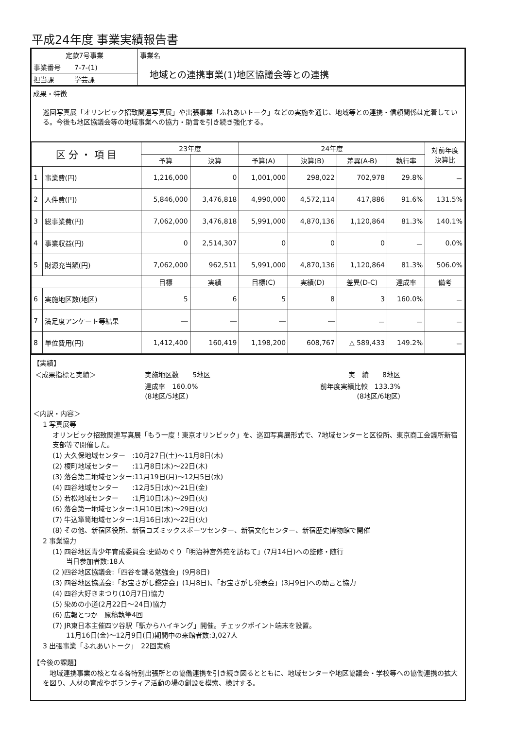平成24年度 事業実績報告書
| 定款7号事業 | 事業名 地域との連携事業(1)地区協議会等との連携 |
| 事業番号 7-7-(1) | |
| 担当課 学芸課 | |
成果・特徴
巡回写真展「オリンピック招致関連写真展」や出張事業「ふれあいトーク」などの実施を通じ、地域等との連携・信頼関係は定着している。今後も地区協議会等の地域事業への協力・助言を引き続き強化する。
| 区 分 ・ 項 目 | | 23年度 | | 24年度 | | | | 対前年度 決算比 |
| --- | --- | --- | --- | --- | --- | --- | --- | --- |
| | | 予算 | 決算 | 予算(A) | 決算(B) | 差異(A-B) | 執行率 | |
| 1 | 事業費(円) | 1,216,000 | 0 | 1,001,000 | 298,022 | 702,978 | 29.8% | － |
| 2 | 人件費(円) | 5,846,000 | 3,476,818 | 4,990,000 | 4,572,114 | 417,886 | 91.6% | 131.5% |
| 3 | 総事業費(円) | 7,062,000 | 3,476,818 | 5,991,000 | 4,870,136 | 1,120,864 | 81.3% | 140.1% |
| 4 | 事業収益(円) | 0 | 2,514,307 | 0 | 0 | 0 | － | 0.0% |
| 5 | 財源充当額(円) | 7,062,000 | 962,511 | 5,991,000 | 4,870,136 | 1,120,864 | 81.3% | 506.0% |
| | | 目標 | 実績 | 目標(C) | 実績(D) | 差異(D-C) | 達成率 | 備考 |
| 6 | 実施地区数(地区) | 5 | 6 | 5 | 8 | 3 | 160.0% | － |
| 7 | 満足度アンケート等結果 | ― | ― | ― | ― | － | － | － |
| 8 | 単位費用(円) | 1,412,400 | 160,419 | 1,198,200 | 608,767 | △ 589,433 | 149.2% | － |
【実績】
| ＜成果指標と実績＞ | 実施地区数 5地区 | 実 績 8地区 |
| | 達成率 160.0% (8地区/5地区) | 前年度実績比較 133.3% (8地区/6地区) |
＜内訳・内容＞
1 写真展等
オリンピック招致関連写真展「もう一度！東京オリンピック」を、巡回写真展形式で、7地域センターと区役所、東京商工会議所新宿支部等で開催した。
(1) 大久保地域センター　:10月27日(土)～11月8日(木)
(2) 榎町地域センター　　:11月8日(木)～22日(木)
(3) 落合第二地域センター:11月19日(月)～12月5日(水)
(4) 四谷地域センター　　:12月5日(水)～21日(金)
(5) 若松地域センター　　:1月10日(木)～29日(火)
(6) 落合第一地域センター:1月10日(木)～29日(火)
(7) 牛込箪笥地域センター:1月16日(水)～22日(火)
(8) その他、新宿区役所、新宿コズミックスポーツセンター、新宿文化センター、新宿歴史博物館で開催
2 事業協力
(1) 四谷地区青少年育成委員会:史跡めぐり「明治神宮外苑を訪ねて」(7月14日)への監修・随行
　　当日参加者数:18人
(2 )四谷地区協議会:「四谷を識る勉強会」(9月8日)
(3) 四谷地区協議会:「お宝さがし鑑定会」(1月8日)、「お宝さがし発表会」(3月9日)への助言と協力
(4) 四谷大好きまつり(10月7日)協力
(5) 染めの小道(2月22日～24日)協力
(6) 広報とつか　原稿執筆4回
(7) JR東日本主催四ツ谷駅「駅からハイキング」開催。チェックポイント端末を設置。
　　11月16日(金)～12月9日(日)期間中の来館者数:3,027人
3 出張事業「ふれあいトーク」　22回実施
【今後の課題】
　地域連携事業の核となる各特別出張所との協働連携を引き続き図るとともに、地域センターや地区協議会・学校等への協働連携の拡大を図り、人材の育成やボランティア活動の場の創設を模索、検討する。